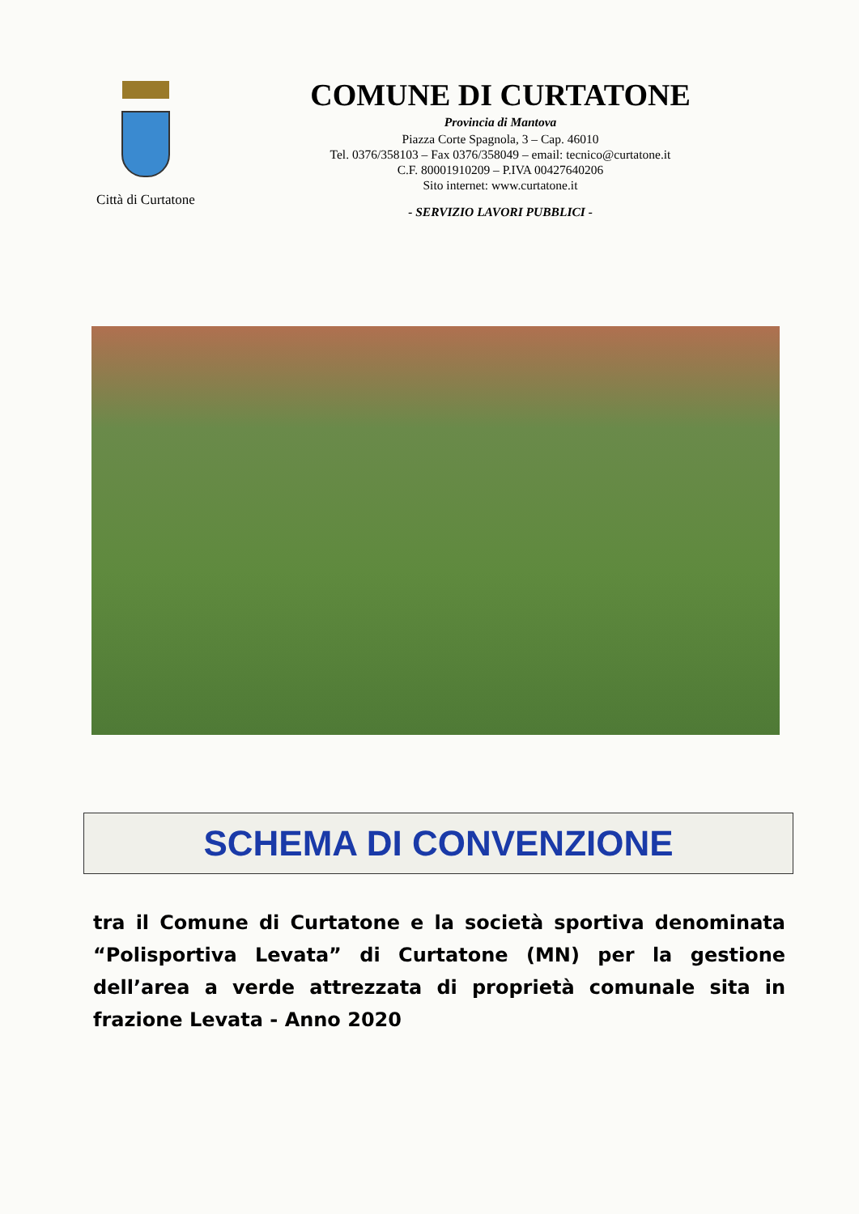Città di Curtatone
COMUNE DI CURTATONE
Provincia di Mantova
Piazza Corte Spagnola, 3 – Cap. 46010
Tel. 0376/358103 – Fax 0376/358049 – email: tecnico@curtatone.it
C.F. 80001910209 – P.IVA 00427640206
Sito internet: www.curtatone.it
- SERVIZIO LAVORI PUBBLICI -
SCHEMA DI CONVENZIONE
tra il Comune di Curtatone e la società sportiva denominata “Polisportiva Levata” di Curtatone (MN) per la gestione dell’area a verde attrezzata di proprietà comunale sita in frazione Levata - Anno 2020